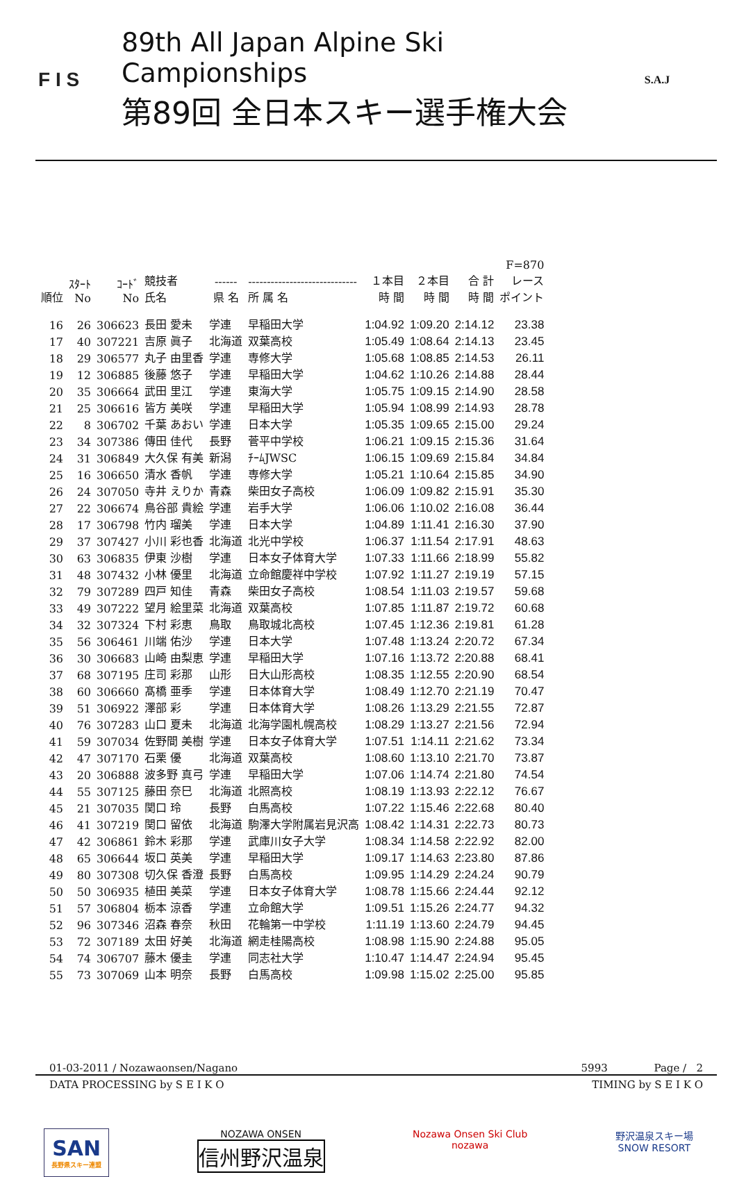F I S
89th All Japan Alpine Ski Campionships
第89回 全日本スキー選手権大会
S.A.J
| | | | | | | | | | F=870 |
| --- | --- | --- | --- | --- | --- | --- | --- | --- | --- |
| 順位 | ｽﾀｰﾄ No | ｺｰﾄﾞ No | 競技者 氏名 | ------ 県 名 | ----------------------------- 所 属 名 | １本目 時 間 | ２本目 時 間 | 合 計 時 間 | レース ポイント |
| 16 | 26 | 306623 | 長田 愛未 | 学連 | 早稲田大学 | 1:04.92 | 1:09.20 | 2:14.12 | 23.38 |
| 17 | 40 | 307221 | 吉原 眞子 | 北海道 | 双葉高校 | 1:05.49 | 1:08.64 | 2:14.13 | 23.45 |
| 18 | 29 | 306577 | 丸子 由里香 | 学連 | 専修大学 | 1:05.68 | 1:08.85 | 2:14.53 | 26.11 |
| 19 | 12 | 306885 | 後藤 悠子 | 学連 | 早稲田大学 | 1:04.62 | 1:10.26 | 2:14.88 | 28.44 |
| 20 | 35 | 306664 | 武田 里江 | 学連 | 東海大学 | 1:05.75 | 1:09.15 | 2:14.90 | 28.58 |
| 21 | 25 | 306616 | 皆方 美咲 | 学連 | 早稲田大学 | 1:05.94 | 1:08.99 | 2:14.93 | 28.78 |
| 22 | 8 | 306702 | 千葉 あおい | 学連 | 日本大学 | 1:05.35 | 1:09.65 | 2:15.00 | 29.24 |
| 23 | 34 | 307386 | 傳田 佳代 | 長野 | 菅平中学校 | 1:06.21 | 1:09.15 | 2:15.36 | 31.64 |
| 24 | 31 | 306849 | 大久保 有美 | 新潟 | ﾁｰﾑJWSC | 1:06.15 | 1:09.69 | 2:15.84 | 34.84 |
| 25 | 16 | 306650 | 清水 香帆 | 学連 | 専修大学 | 1:05.21 | 1:10.64 | 2:15.85 | 34.90 |
| 26 | 24 | 307050 | 寺井 えりか | 青森 | 柴田女子高校 | 1:06.09 | 1:09.82 | 2:15.91 | 35.30 |
| 27 | 22 | 306674 | 鳥谷部 貴絵 | 学連 | 岩手大学 | 1:06.06 | 1:10.02 | 2:16.08 | 36.44 |
| 28 | 17 | 306798 | 竹内 瑠美 | 学連 | 日本大学 | 1:04.89 | 1:11.41 | 2:16.30 | 37.90 |
| 29 | 37 | 307427 | 小川 彩也香 | 北海道 | 北光中学校 | 1:06.37 | 1:11.54 | 2:17.91 | 48.63 |
| 30 | 63 | 306835 | 伊東 沙樹 | 学連 | 日本女子体育大学 | 1:07.33 | 1:11.66 | 2:18.99 | 55.82 |
| 31 | 48 | 307432 | 小林 優里 | 北海道 | 立命館慶祥中学校 | 1:07.92 | 1:11.27 | 2:19.19 | 57.15 |
| 32 | 79 | 307289 | 四戸 知佳 | 青森 | 柴田女子高校 | 1:08.54 | 1:11.03 | 2:19.57 | 59.68 |
| 33 | 49 | 307222 | 望月 絵里菜 | 北海道 | 双葉高校 | 1:07.85 | 1:11.87 | 2:19.72 | 60.68 |
| 34 | 32 | 307324 | 下村 彩恵 | 鳥取 | 鳥取城北高校 | 1:07.45 | 1:12.36 | 2:19.81 | 61.28 |
| 35 | 56 | 306461 | 川端 佑沙 | 学連 | 日本大学 | 1:07.48 | 1:13.24 | 2:20.72 | 67.34 |
| 36 | 30 | 306683 | 山崎 由梨恵 | 学連 | 早稲田大学 | 1:07.16 | 1:13.72 | 2:20.88 | 68.41 |
| 37 | 68 | 307195 | 庄司 彩那 | 山形 | 日大山形高校 | 1:08.35 | 1:12.55 | 2:20.90 | 68.54 |
| 38 | 60 | 306660 | 髙橋 亜季 | 学連 | 日本体育大学 | 1:08.49 | 1:12.70 | 2:21.19 | 70.47 |
| 39 | 51 | 306922 | 澤部 彩 | 学連 | 日本体育大学 | 1:08.26 | 1:13.29 | 2:21.55 | 72.87 |
| 40 | 76 | 307283 | 山口 夏未 | 北海道 | 北海学園札幌高校 | 1:08.29 | 1:13.27 | 2:21.56 | 72.94 |
| 41 | 59 | 307034 | 佐野間 美樹 | 学連 | 日本女子体育大学 | 1:07.51 | 1:14.11 | 2:21.62 | 73.34 |
| 42 | 47 | 307170 | 石栗 優 | 北海道 | 双葉高校 | 1:08.60 | 1:13.10 | 2:21.70 | 73.87 |
| 43 | 20 | 306888 | 波多野 真弓 | 学連 | 早稲田大学 | 1:07.06 | 1:14.74 | 2:21.80 | 74.54 |
| 44 | 55 | 307125 | 藤田 奈巳 | 北海道 | 北照高校 | 1:08.19 | 1:13.93 | 2:22.12 | 76.67 |
| 45 | 21 | 307035 | 関口 玲 | 長野 | 白馬高校 | 1:07.22 | 1:15.46 | 2:22.68 | 80.40 |
| 46 | 41 | 307219 | 関口 留依 | 北海道 | 駒澤大学附属岩見沢高 | 1:08.42 | 1:14.31 | 2:22.73 | 80.73 |
| 47 | 42 | 306861 | 鈴木 彩那 | 学連 | 武庫川女子大学 | 1:08.34 | 1:14.58 | 2:22.92 | 82.00 |
| 48 | 65 | 306644 | 坂口 英美 | 学連 | 早稲田大学 | 1:09.17 | 1:14.63 | 2:23.80 | 87.86 |
| 49 | 80 | 307308 | 切久保 香澄 | 長野 | 白馬高校 | 1:09.95 | 1:14.29 | 2:24.24 | 90.79 |
| 50 | 50 | 306935 | 植田 美菜 | 学連 | 日本女子体育大学 | 1:08.78 | 1:15.66 | 2:24.44 | 92.12 |
| 51 | 57 | 306804 | 栃本 涼香 | 学連 | 立命館大学 | 1:09.51 | 1:15.26 | 2:24.77 | 94.32 |
| 52 | 96 | 307346 | 沼森 春奈 | 秋田 | 花輪第一中学校 | 1:11.19 | 1:13.60 | 2:24.79 | 94.45 |
| 53 | 72 | 307189 | 太田 好美 | 北海道 | 網走桂陽高校 | 1:08.98 | 1:15.90 | 2:24.88 | 95.05 |
| 54 | 74 | 306707 | 藤木 優圭 | 学連 | 同志社大学 | 1:10.47 | 1:14.47 | 2:24.94 | 95.45 |
| 55 | 73 | 307069 | 山本 明奈 | 長野 | 白馬高校 | 1:09.98 | 1:15.02 | 2:25.00 | 95.85 |
01-03-2011 / Nozawaonsen/Nagano 5993 Page / 2
DATA PROCESSING by S E I K O TIMING by S E I K O
SAN
長野県スキー連盟
NOZAWA ONSEN
信州野沢温泉
Nozawa Onsen Ski Club
nozawa
野沢温泉スキー場
SNOW RESORT